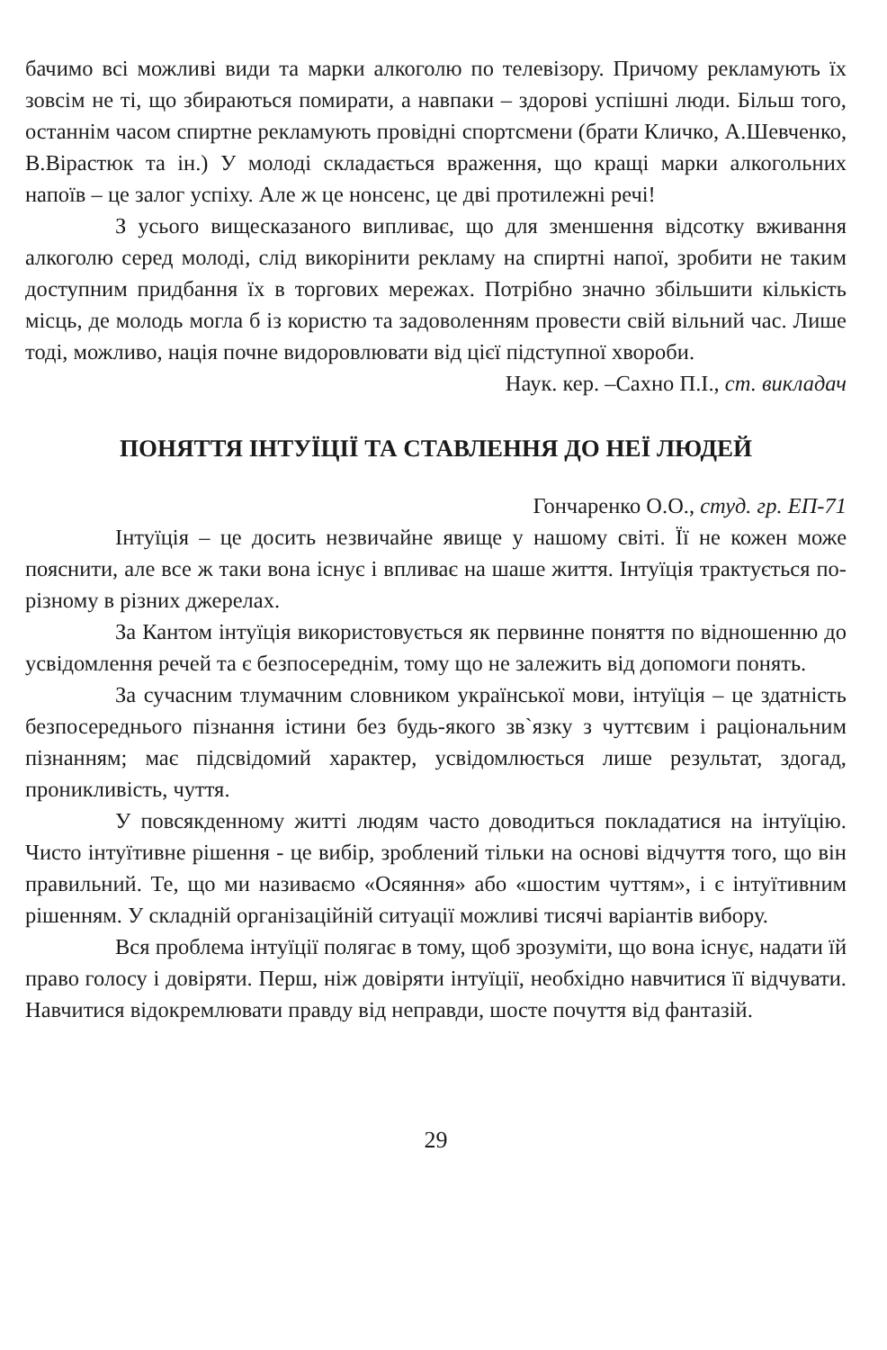бачимо всі можливі види та марки алкоголю по телевізору. Причому рекламують їх зовсім не ті, що збираються помирати, а навпаки – здорові успішні люди. Більш того, останнім часом спиртне рекламують провідні спортсмени (брати Кличко, А.Шевченко, В.Вірастюк та ін.) У молоді складається враження, що кращі марки алкогольних напоїв – це залог успіху. Але ж це нонсенс, це дві протилежні речі!
З усього вищесказаного випливає, що для зменшення відсотку вживання алкоголю серед молоді, слід викорінити рекламу на спиртні напої, зробити не таким доступним придбання їх в торгових мережах. Потрібно значно збільшити кількість місць, де молодь могла б із користю та задоволенням провести свій вільний час. Лише тоді, можливо, нація почне видоровлювати від цієї підступної хвороби.
Наук. кер. –Сахно П.І., ст. викладач
ПОНЯТТЯ ІНТУЇЦІЇ ТА СТАВЛЕННЯ ДО НЕЇ ЛЮДЕЙ
Гончаренко О.О., студ. гр. ЕП-71
Інтуїція – це досить незвичайне явище у нашому світі. Її не кожен може пояснити, але все ж таки вона існує і впливає на шаше життя. Інтуїція трактується по-різному в різних джерелах.
За Кантом інтуїція використовується як первинне поняття по відношенню до усвідомлення речей та є безпосереднім, тому що не залежить від допомоги понять.
За сучасним тлумачним словником української мови, інтуїція – це здатність безпосереднього пізнання істини без будь-якого зв`язку з чуттєвим і раціональним пізнанням; має підсвідомий характер, усвідомлюється лише результат, здогад, проникливість, чуття.
У повсякденному житті людям часто доводиться покладатися на інтуїцію. Чисто інтуїтивне рішення - це вибір, зроблений тільки на основі відчуття того, що він правильний. Те, що ми називаємо «Осяяння» або «шостим чуттям», і є інтуїтивним рішенням. У складній організаційній ситуації можливі тисячі варіантів вибору.
Вся проблема інтуїції полягає в тому, щоб зрозуміти, що вона існує, надати їй право голосу і довіряти. Перш, ніж довіряти інтуїції, необхідно навчитися її відчувати. Навчитися відокремлювати правду від неправди, шосте почуття від фантазій.
29